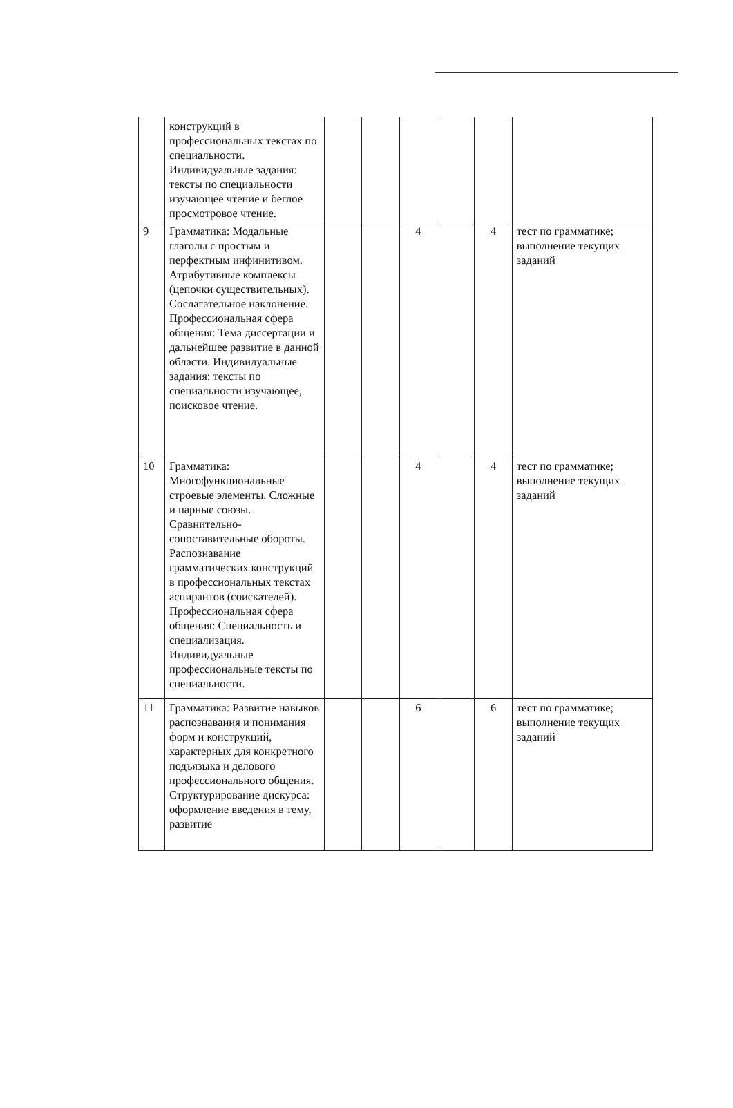| | конструкций в профессиональных текстах по специальности. Индивидуальные задания: тексты по специальности изучающее чтение и беглое просмотровое чтение. | | | | | | |
| 9 | Грамматика: Модальные глаголы с простым и перфектным инфинитивом. Атрибутивные комплексы (цепочки существительных). Сослагательное наклонение. Профессиональная сфера общения: Тема диссертации и дальнейшее развитие в данной области. Индивидуальные задания: тексты по специальности изучающее, поисковое чтение. | | | 4 | | 4 | тест по грамматике; выполнение текущих заданий |
| 10 | Грамматика: Многофункциональные строевые элементы. Сложные и парные союзы. Сравнительно-сопоставительные обороты. Распознавание грамматических конструкций в профессиональных текстах аспирантов (соискателей). Профессиональная сфера общения: Специальность и специализация. Индивидуальные профессиональные тексты по специальности. | | | 4 | | 4 | тест по грамматике; выполнение текущих заданий |
| 11 | Грамматика: Развитие навыков распознавания и понимания форм и конструкций, характерных для конкретного подъязыка и делового профессионального общения. Структурирование дискурса: оформление введения в тему, развитие | | | 6 | | 6 | тест по грамматике; выполнение текущих заданий |